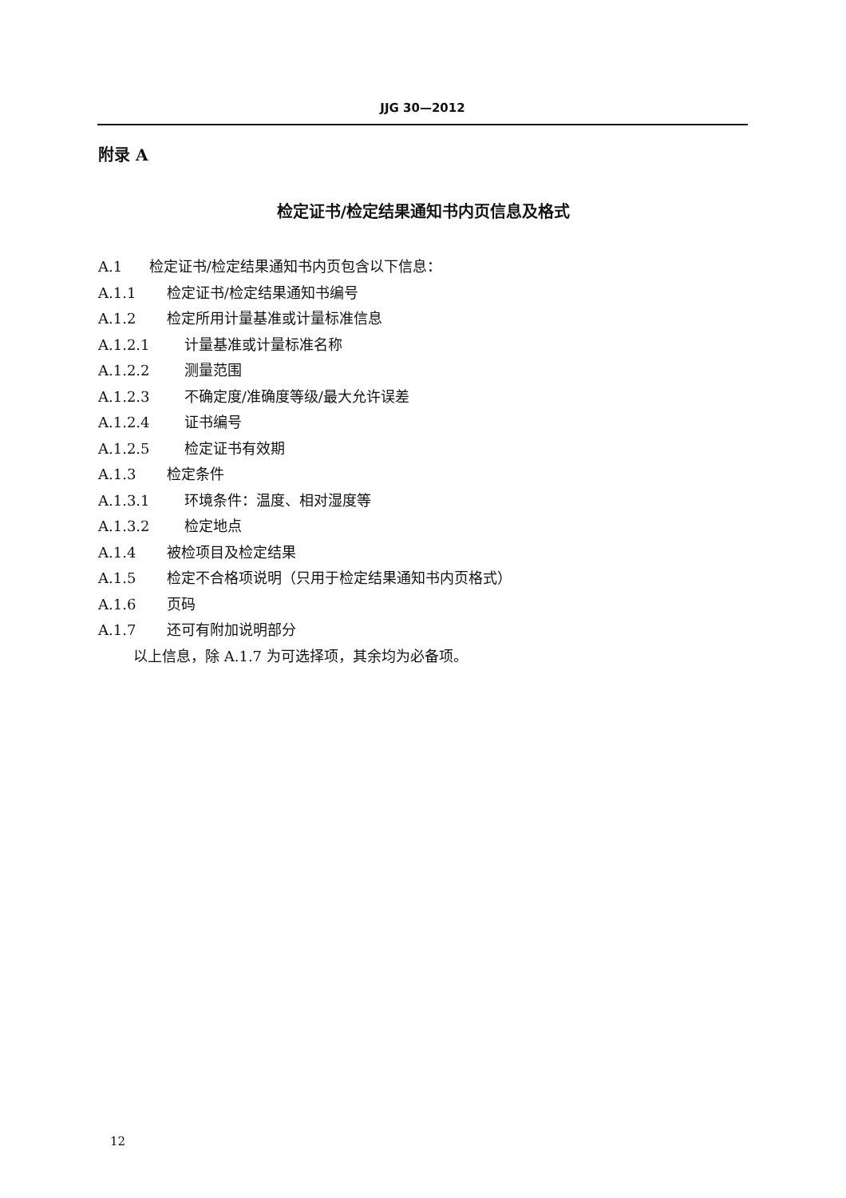JJG 30—2012
附录 A
检定证书/检定结果通知书内页信息及格式
A.1 检定证书/检定结果通知书内页包含以下信息：
A.1.1 检定证书/检定结果通知书编号
A.1.2 检定所用计量基准或计量标准信息
A.1.2.1 计量基准或计量标准名称
A.1.2.2 测量范围
A.1.2.3 不确定度/准确度等级/最大允许误差
A.1.2.4 证书编号
A.1.2.5 检定证书有效期
A.1.3 检定条件
A.1.3.1 环境条件：温度、相对湿度等
A.1.3.2 检定地点
A.1.4 被检项目及检定结果
A.1.5 检定不合格项说明（只用于检定结果通知书内页格式）
A.1.6 页码
A.1.7 还可有附加说明部分
以上信息，除 A.1.7 为可选择项，其余均为必备项。
12